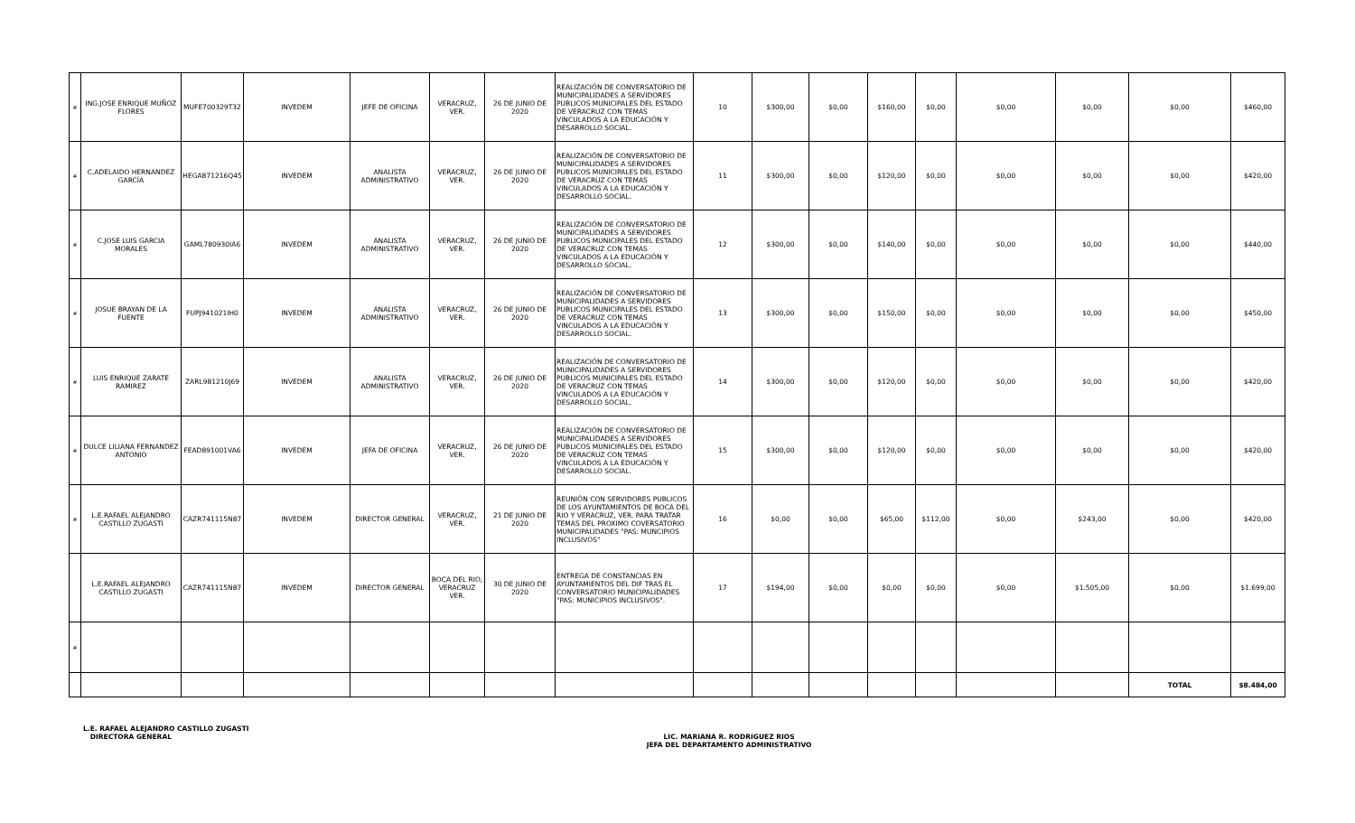| # | ING.JOSE ENRIQUE MUÑOZ FLORES | MUFE700329T32 | INVEDEM | JEFE DE OFICINA | VERACRUZ, VER. | 26 DE JUNIO DE 2020 | REALIZACIÓN DE CONVERSATORIO DE MUNICIPALIDADES A SERVIDORES PUBLICOS MUNICIPALES DEL ESTADO DE VERACRUZ CON TEMAS VINCULADOS A LA EDUCACIÓN Y DESARROLLO SOCIAL. | 10 | $300,00 | $0,00 | $160,00 | $0,00 | $0,00 | $0,00 | $0,00 | $460,00 |
| # | C.ADELAIDO HERNANDEZ GARCÍA | HEGA871216Q45 | INVEDEM | ANALISTA ADMINISTRATIVO | VERACRUZ, VER. | 26 DE JUNIO DE 2020 | REALIZACIÓN DE CONVERSATORIO DE MUNICIPALIDADES A SERVIDORES PUBLICOS MUNICIPALES DEL ESTADO DE VERACRUZ CON TEMAS VINCULADOS A LA EDUCACIÓN Y DESARROLLO SOCIAL. | 11 | $300,00 | $0,00 | $120,00 | $0,00 | $0,00 | $0,00 | $0,00 | $420,00 |
| # | C.JOSE LUIS GARCIA MORALES | GAML780930IA6 | INVEDEM | ANALISTA ADMINISTRATIVO | VERACRUZ, VER. | 26 DE JUNIO DE 2020 | REALIZACIÓN DE CONVERSATORIO DE MUNICIPALIDADES A SERVIDORES PUBLICOS MUNICIPALES DEL ESTADO DE VERACRUZ CON TEMAS VINCULADOS A LA EDUCACIÓN Y DESARROLLO SOCIAL. | 12 | $300,00 | $0,00 | $140,00 | $0,00 | $0,00 | $0,00 | $0,00 | $440,00 |
| # | JOSUE BRAYAN DE LA FUENTE | FUPJ941021IH0 | INVEDEM | ANALISTA ADMINISTRATIVO | VERACRUZ, VER. | 26 DE JUNIO DE 2020 | REALIZACIÓN DE CONVERSATORIO DE MUNICIPALIDADES A SERVIDORES PUBLICOS MUNICIPALES DEL ESTADO DE VERACRUZ CON TEMAS VINCULADOS A LA EDUCACIÓN Y DESARROLLO SOCIAL. | 13 | $300,00 | $0,00 | $150,00 | $0,00 | $0,00 | $0,00 | $0,00 | $450,00 |
| # | LUIS ENRIQUE ZARATE RAMIREZ | ZARL981210J69 | INVEDEM | ANALISTA ADMINISTRATIVO | VERACRUZ, VER. | 26 DE JUNIO DE 2020 | REALIZACIÓN DE CONVERSATORIO DE MUNICIPALIDADES A SERVIDORES PUBLICOS MUNICIPALES DEL ESTADO DE VERACRUZ CON TEMAS VINCULADOS A LA EDUCACIÓN Y DESARROLLO SOCIAL. | 14 | $300,00 | $0,00 | $120,00 | $0,00 | $0,00 | $0,00 | $0,00 | $420,00 |
| # | DULCE LILIANA FERNANDEZ ANTONIO | FEAD891001VA6 | INVEDEM | JEFA DE OFICINA | VERACRUZ, VER. | 26 DE JUNIO DE 2020 | REALIZACIÓN DE CONVERSATORIO DE MUNICIPALIDADES A SERVIDORES PUBLICOS MUNICIPALES DEL ESTADO DE VERACRUZ CON TEMAS VINCULADOS A LA EDUCACIÓN Y DESARROLLO SOCIAL. | 15 | $300,00 | $0,00 | $120,00 | $0,00 | $0,00 | $0,00 | $0,00 | $420,00 |
| # | L.E.RAFAEL ALEJANDRO CASTILLO ZUGASTI | CAZR741115N87 | INVEDEM | DIRECTOR GENERAL | VERACRUZ, VER. | 21 DE JUNIO DE 2020 | REUNIÓN CON SERVIDORES PUBLICOS DE LOS AYUNTAMIENTOS DE BOCA DEL RIO Y VERACRUZ, VER. PARA TRATAR TEMAS DEL PROXIMO COVERSATORIO MUNICIPALIDADES "PAS: MUNCIPIOS INCLUSIVOS" | 16 | $0,00 | $0,00 | $65,00 | $112,00 | $0,00 | $243,00 | $0,00 | $420,00 |
| | L.E.RAFAEL ALEJANDRO CASTILLO ZUGASTI | CAZR741115N87 | INVEDEM | DIRECTOR GENERAL | BOCA DEL RIO, VERACRUZ VER. | 30 DE JUNIO DE 2020 | ENTREGA DE CONSTANCIAS EN AYUNTAMIENTOS DEL DIF TRAS EL CONVERSATORIO MUNICIPALIDADES "PAS: MUNICIPIOS INCLUSIVOS". | 17 | $194,00 | $0,00 | $0,00 | $0,00 | $0,00 | $1.505,00 | $0,00 | $1.699,00 |
| # | | | | | | | | | | | | | | | | |
| | | | | | | | | | | | | | | | TOTAL | $8.484,00 |
L.E. RAFAEL ALEJANDRO CASTILLO ZUGASTI
DIRECTORA GENERAL
LIC. MARIANA R. RODRIGUEZ RIOS
JEFA DEL DEPARTAMENTO ADMINISTRATIVO